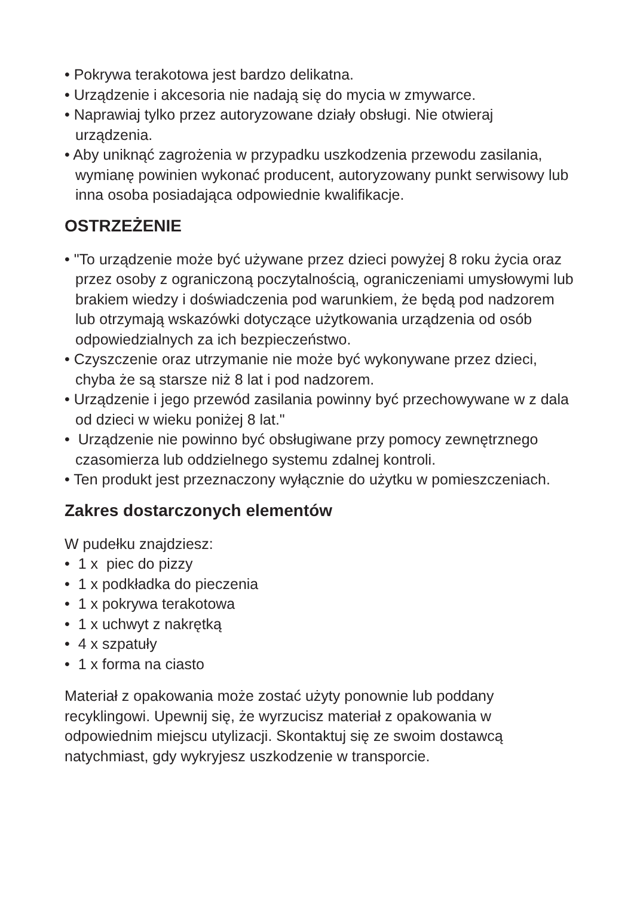• Pokrywa terakotowa jest bardzo delikatna.
• Urządzenie i akcesoria nie nadają się do mycia w zmywarce.
• Naprawiaj tylko przez autoryzowane działy obsługi. Nie otwieraj urządzenia.
• Aby uniknąć zagrożenia w przypadku uszkodzenia przewodu zasilania, wymianę powinien wykonać producent, autoryzowany punkt serwisowy lub inna osoba posiadająca odpowiednie kwalifikacje.
OSTRZEŻENIE
• "To urządzenie może być używane przez dzieci powyżej 8 roku życia oraz przez osoby z ograniczoną poczytalnością, ograniczeniami umysłowymi lub brakiem wiedzy i doświadczenia pod warunkiem, że będą pod nadzorem lub otrzymają wskazówki dotyczące użytkowania urządzenia od osób odpowiedzialnych za ich bezpieczeństwo.
• Czyszczenie oraz utrzymanie nie może być wykonywane przez dzieci, chyba że są starsze niż 8 lat i pod nadzorem.
• Urządzenie i jego przewód zasilania powinny być przechowywane w z dala od dzieci w wieku poniżej 8 lat."
• Urządzenie nie powinno być obsługiwane przy pomocy zewnętrznego czasomierza lub oddzielnego systemu zdalnej kontroli.
• Ten produkt jest przeznaczony wyłącznie do użytku w pomieszczeniach.
Zakres dostarczonych elementów
W pudełku znajdziesz:
• 1 x piec do pizzy
• 1 x podkładka do pieczenia
• 1 x pokrywa terakotowa
• 1 x uchwyt z nakrętką
• 4 x szpatuły
• 1 x forma na ciasto
Materiał z opakowania może zostać użyty ponownie lub poddany recyklingowi. Upewnij się, że wyrzucisz materiał z opakowania w odpowiednim miejscu utylizacji. Skontaktuj się ze swoim dostawcą natychmiast, gdy wykryjesz uszkodzenie w transporcie.